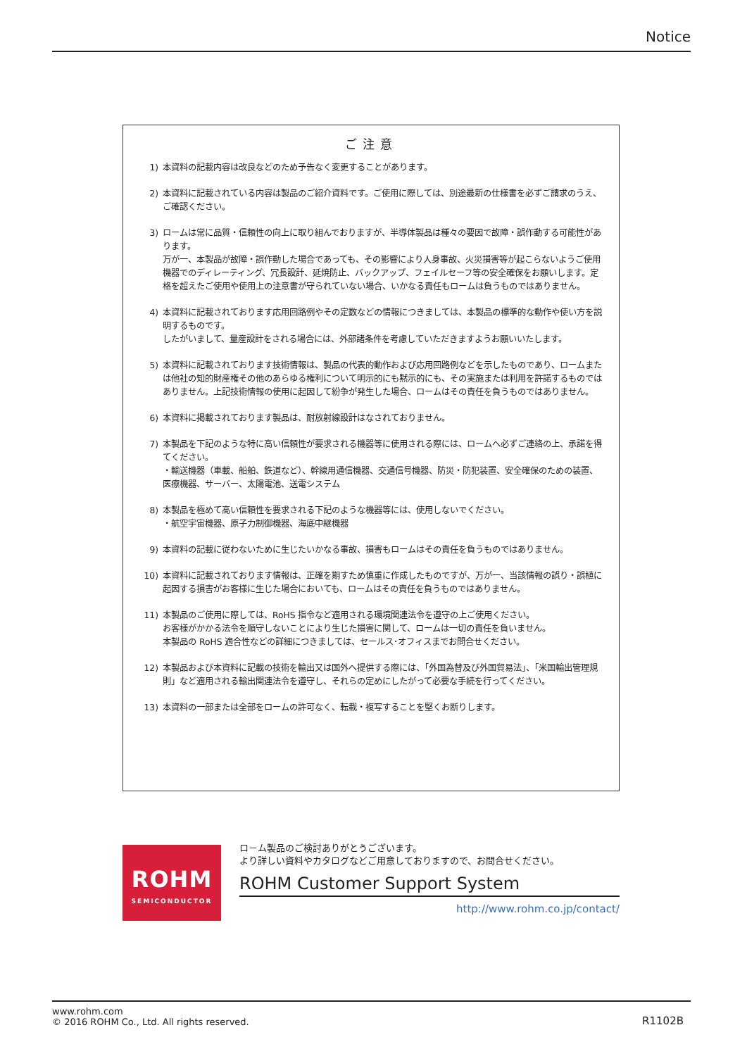Notice
ご注意
1) 本資料の記載内容は改良などのため予告なく変更することがあります。
2) 本資料に記載されている内容は製品のご紹介資料です。ご使用に際しては、別途最新の仕様書を必ずご請求のうえ、ご確認ください。
3) ロームは常に品質・信頼性の向上に取り組んでおりますが、半導体製品は種々の要因で故障・誤作動する可能性があります。
万が一、本製品が故障・誤作動した場合であっても、その影響により人身事故、火災損害等が起こらないようご使用機器でのディレーティング、冗長設計、延焼防止、バックアップ、フェイルセーフ等の安全確保をお願いします。定格を超えたご使用や使用上の注意書が守られていない場合、いかなる責任もロームは負うものではありません。
4) 本資料に記載されております応用回路例やその定数などの情報につきましては、本製品の標準的な動作や使い方を説明するものです。
したがいまして、量産設計をされる場合には、外部諸条件を考慮していただきますようお願いいたします。
5) 本資料に記載されております技術情報は、製品の代表的動作および応用回路例などを示したものであり、ロームまたは他社の知的財産権その他のあらゆる権利について明示的にも黙示的にも、その実施または利用を許諾するものではありません。上記技術情報の使用に起因して紛争が発生した場合、ロームはその責任を負うものではありません。
6) 本資料に掲載されております製品は、耐放射線設計はなされておりません。
7) 本製品を下記のような特に高い信頼性が要求される機器等に使用される際には、ロームへ必ずご連絡の上、承諾を得てください。
・輸送機器（車載、船舶、鉄道など）、幹線用通信機器、交通信号機器、防災・防犯装置、安全確保のための装置、医療機器、サーバー、太陽電池、送電システム
8) 本製品を極めて高い信頼性を要求される下記のような機器等には、使用しないでください。
・航空宇宙機器、原子力制御機器、海底中継機器
9) 本資料の記載に従わないために生じたいかなる事故、損害もロームはその責任を負うものではありません。
10) 本資料に記載されております情報は、正確を期すため慎重に作成したものですが、万が一、当該情報の誤り・誤植に起因する損害がお客様に生じた場合においても、ロームはその責任を負うものではありません。
11) 本製品のご使用に際しては、RoHS 指令など適用される環境関連法令を遵守の上ご使用ください。
お客様がかかる法令を順守しないことにより生じた損害に関して、ロームは一切の責任を負いません。
本製品の RoHS 適合性などの詳細につきましては、セールス･オフィスまでお問合せください。
12) 本製品および本資料に記載の技術を輸出又は国外へ提供する際には、「外国為替及び外国貿易法」、「米国輸出管理規則」など適用される輸出関連法令を遵守し、それらの定めにしたがって必要な手続を行ってください。
13) 本資料の一部または全部をロームの許可なく、転載・複写することを堅くお断りします。
ROHM
SEMICONDUCTOR
ロ－ム製品のご検討ありがとうございます。
より詳しい資料やカタログなどご用意しておりますので、お問合せください。
ROHM Customer Support System
http://www.rohm.co.jp/contact/
www.rohm.com
© 2016 ROHM Co., Ltd. All rights reserved.
R1102B